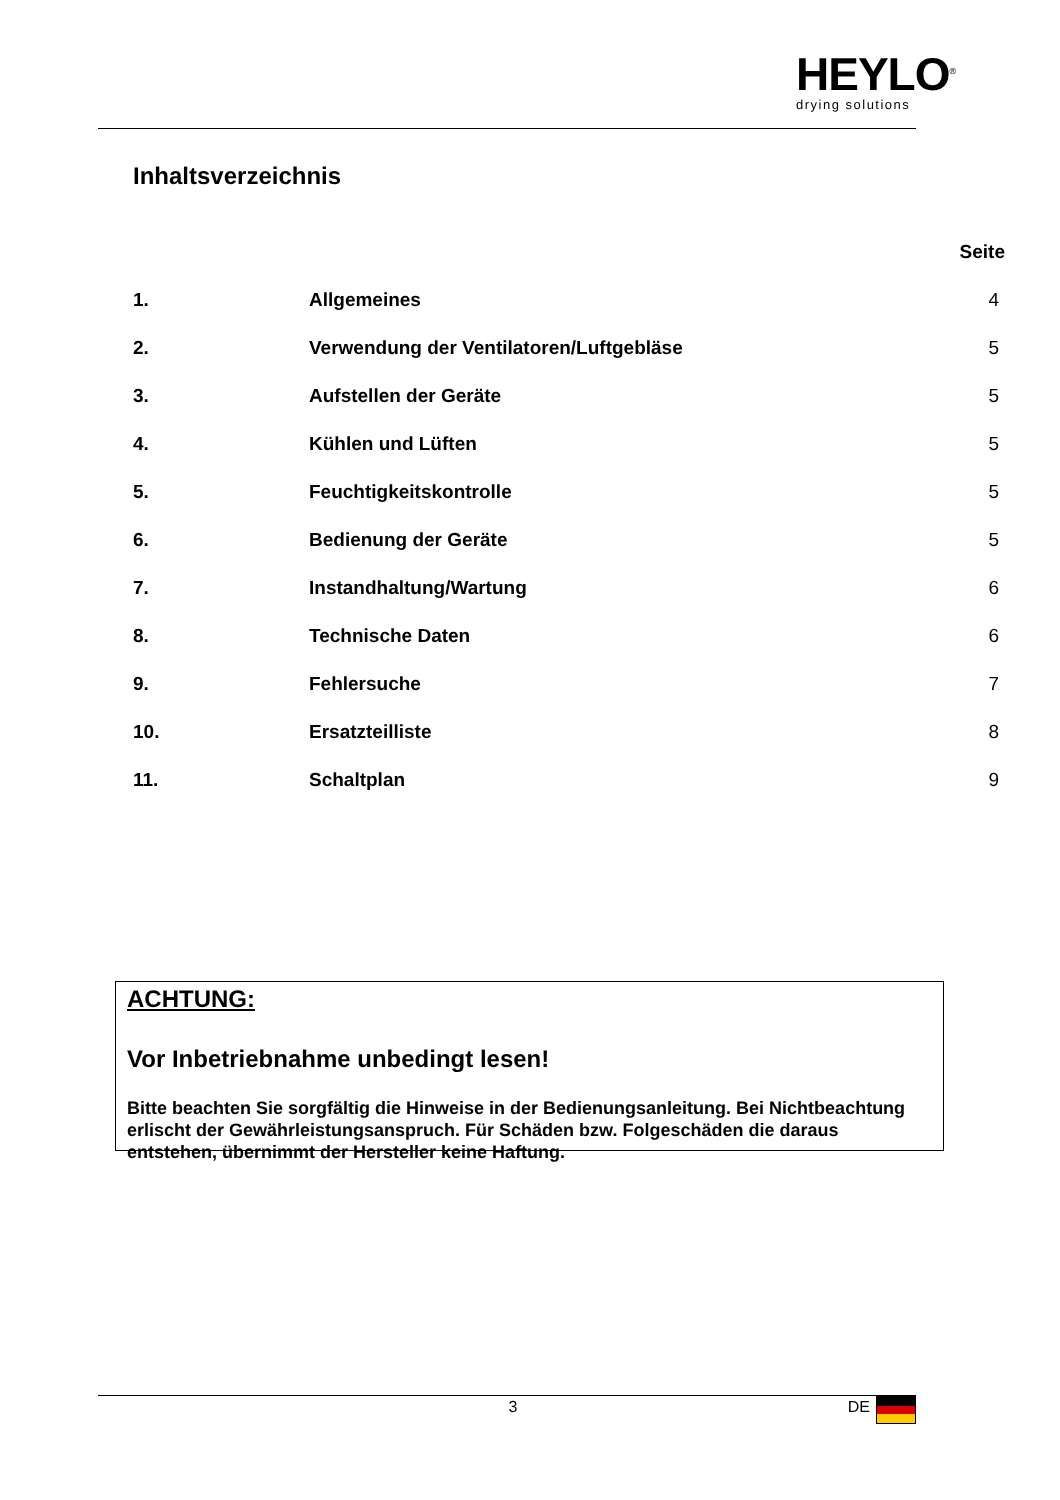HEYLO<sup>®</sup>
drying solutions
Inhaltsverzeichnis
| Seite | | |
| --- | --- | --- |
| 1. | Allgemeines | 4 |
| 2. | Verwendung der Ventilatoren/Luftgebläse | 5 |
| 3. | Aufstellen der Geräte | 5 |
| 4. | Kühlen und Lüften | 5 |
| 5. | Feuchtigkeitskontrolle | 5 |
| 6. | Bedienung der Geräte | 5 |
| 7. | Instandhaltung/Wartung | 6 |
| 8. | Technische Daten | 6 |
| 9. | Fehlersuche | 7 |
| 10. | Ersatzteilliste | 8 |
| 11. | Schaltplan | 9 |
ACHTUNG:
Vor Inbetriebnahme unbedingt lesen!
Bitte beachten Sie sorgfältig die Hinweise in der Bedienungsanleitung. Bei Nichtbeachtung erlischt der Gewährleistungsanspruch. Für Schäden bzw. Folgeschäden die daraus entstehen, übernimmt der Hersteller keine Haftung.
3 DE